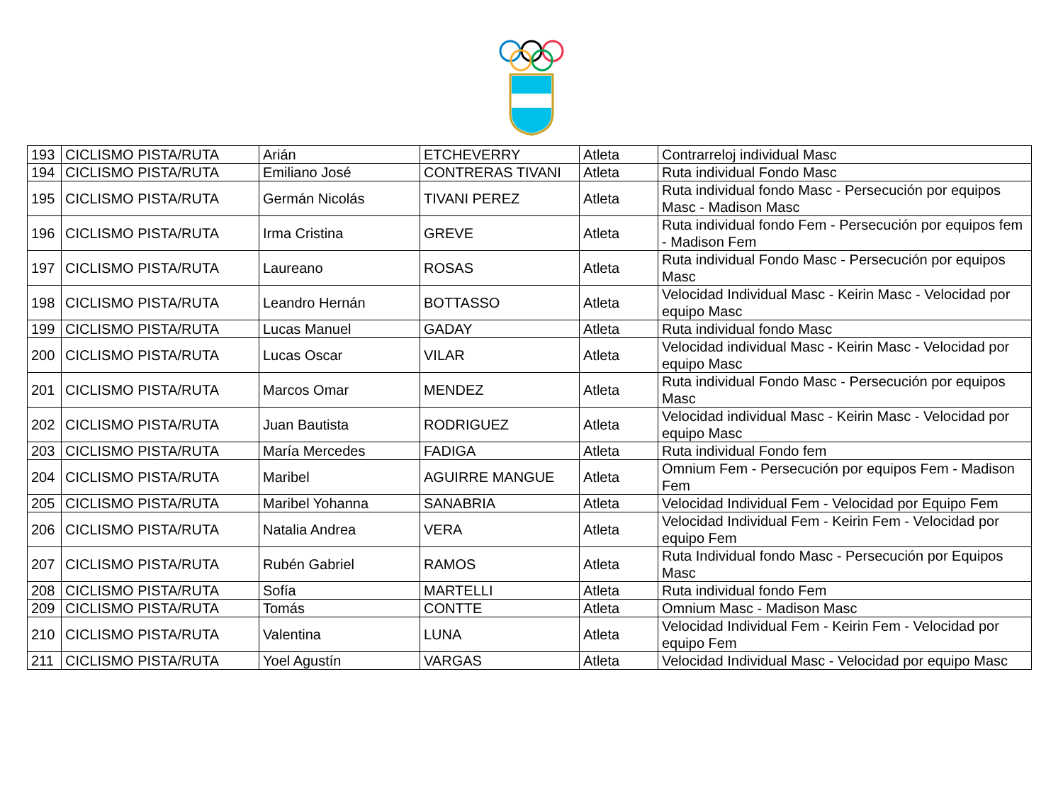| 193 | CICLISMO PISTA/RUTA | Arián | ETCHEVERRY | Atleta | Contrarreloj individual Masc |
| 194 | CICLISMO PISTA/RUTA | Emiliano José | CONTRERAS TIVANI | Atleta | Ruta individual Fondo Masc |
| 195 | CICLISMO PISTA/RUTA | Germán Nicolás | TIVANI PEREZ | Atleta | Ruta individual fondo Masc - Persecución por equipos Masc - Madison Masc |
| 196 | CICLISMO PISTA/RUTA | Irma Cristina | GREVE | Atleta | Ruta individual fondo Fem - Persecución por equipos fem - Madison Fem |
| 197 | CICLISMO PISTA/RUTA | Laureano | ROSAS | Atleta | Ruta individual Fondo Masc - Persecución por equipos Masc |
| 198 | CICLISMO PISTA/RUTA | Leandro Hernán | BOTTASSO | Atleta | Velocidad Individual Masc - Keirin Masc - Velocidad por equipo Masc |
| 199 | CICLISMO PISTA/RUTA | Lucas Manuel | GADAY | Atleta | Ruta individual fondo Masc |
| 200 | CICLISMO PISTA/RUTA | Lucas Oscar | VILAR | Atleta | Velocidad individual Masc - Keirin Masc - Velocidad por equipo Masc |
| 201 | CICLISMO PISTA/RUTA | Marcos Omar | MENDEZ | Atleta | Ruta individual Fondo Masc - Persecución por equipos Masc |
| 202 | CICLISMO PISTA/RUTA | Juan Bautista | RODRIGUEZ | Atleta | Velocidad individual Masc - Keirin Masc - Velocidad por equipo Masc |
| 203 | CICLISMO PISTA/RUTA | María Mercedes | FADIGA | Atleta | Ruta individual Fondo fem |
| 204 | CICLISMO PISTA/RUTA | Maribel | AGUIRRE MANGUE | Atleta | Omnium Fem - Persecución por equipos Fem - Madison Fem |
| 205 | CICLISMO PISTA/RUTA | Maribel Yohanna | SANABRIA | Atleta | Velocidad Individual Fem - Velocidad por Equipo Fem |
| 206 | CICLISMO PISTA/RUTA | Natalia Andrea | VERA | Atleta | Velocidad Individual Fem - Keirin Fem - Velocidad por equipo Fem |
| 207 | CICLISMO PISTA/RUTA | Rubén Gabriel | RAMOS | Atleta | Ruta Individual fondo Masc - Persecución por Equipos Masc |
| 208 | CICLISMO PISTA/RUTA | Sofía | MARTELLI | Atleta | Ruta individual fondo Fem |
| 209 | CICLISMO PISTA/RUTA | Tomás | CONTTE | Atleta | Omnium Masc - Madison Masc |
| 210 | CICLISMO PISTA/RUTA | Valentina | LUNA | Atleta | Velocidad Individual Fem - Keirin Fem - Velocidad por equipo Fem |
| 211 | CICLISMO PISTA/RUTA | Yoel Agustín | VARGAS | Atleta | Velocidad Individual Masc - Velocidad por equipo Masc |